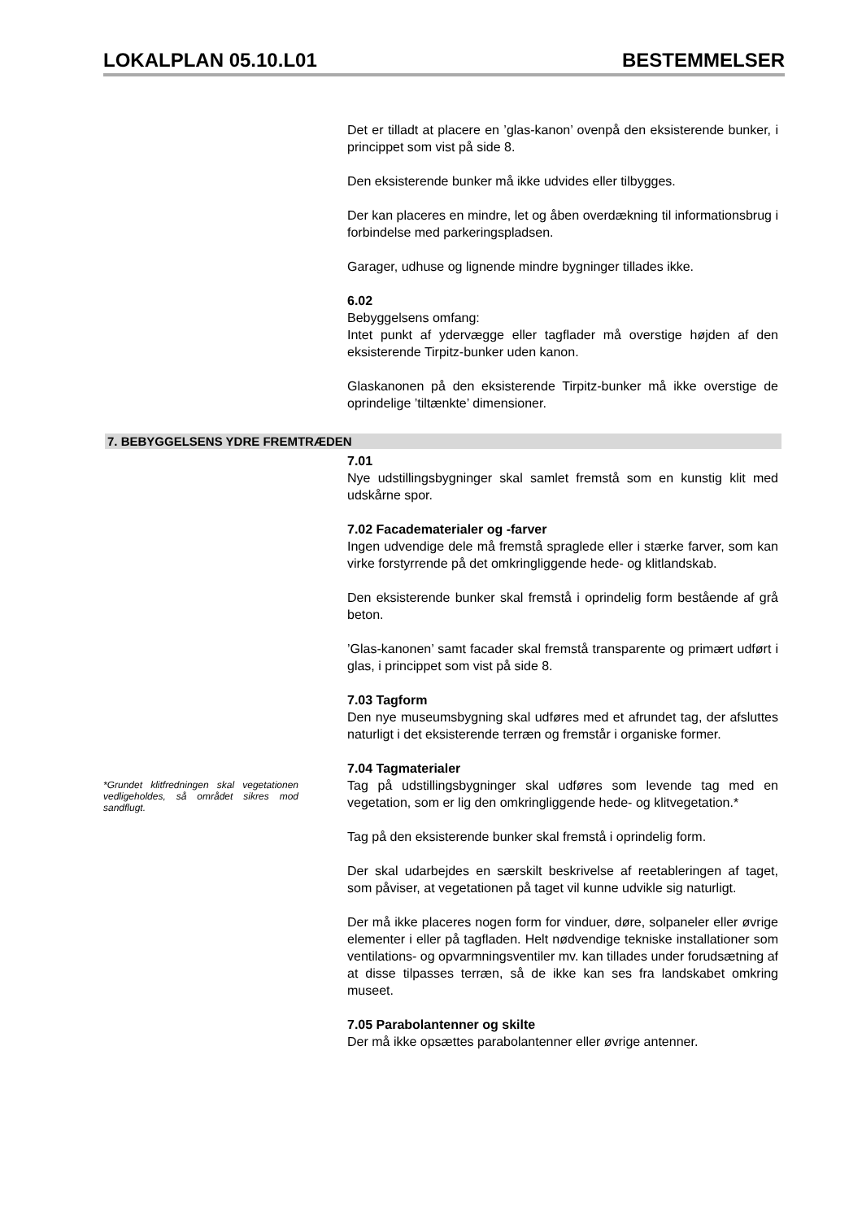LOKALPLAN 05.10.L01 BESTEMMELSER
Det er tilladt at placere en ’glas-kanon’ ovenpå den eksisterende bunker, i princippet som vist på side 8.
Den eksisterende bunker må ikke udvides eller tilbygges.
Der kan placeres en mindre, let og åben overdækning til informationsbrug i forbindelse med parkeringspladsen.
Garager, udhuse og lignende mindre bygninger tillades ikke.
6.02
Bebyggelsens omfang:
Intet punkt af ydervægge eller tagflader må overstige højden af den eksisterende Tirpitz-bunker uden kanon.
Glaskanonen på den eksisterende Tirpitz-bunker må ikke overstige de oprindelige ’tiltænkte’ dimensioner.
7. BEBYGGELSENS YDRE FREMTRÆDEN
7.01
Nye udstillingsbygninger skal samlet fremstå som en kunstig klit med udskårne spor.
7.02 Facadematerialer og -farver
Ingen udvendige dele må fremstå spraglede eller i stærke farver, som kan virke forstyrrende på det omkringliggende hede- og klitlandskab.
Den eksisterende bunker skal fremstå i oprindelig form bestående af grå beton.
’Glas-kanonen’ samt facader skal fremstå transparente og primært udført i glas, i princippet som vist på side 8.
7.03 Tagform
Den nye museumsbygning skal udføres med et afrundet tag, der afsluttes naturligt i det eksisterende terræn og fremstår i organiske former.
*Grundet klitfredningen skal vegetationen vedligeholdes, så området sikres mod sandflugt.
7.04 Tagmaterialer
Tag på udstillingsbygninger skal udføres som levende tag med en vegetation, som er lig den omkringliggende hede- og klitvegetation.*
Tag på den eksisterende bunker skal fremstå i oprindelig form.
Der skal udarbejdes en særskilt beskrivelse af reetableringen af taget, som påviser, at vegetationen på taget vil kunne udvikle sig naturligt.
Der må ikke placeres nogen form for vinduer, døre, solpaneler eller øvrige elementer i eller på tagfladen. Helt nødvendige tekniske installationer som ventilations- og opvarmningsventiler mv. kan tillades under forudsætning af at disse tilpasses terræn, så de ikke kan ses fra landskabet omkring museet.
7.05 Parabolantenner og skilte
Der må ikke opsættes parabolantenner eller øvrige antenner.